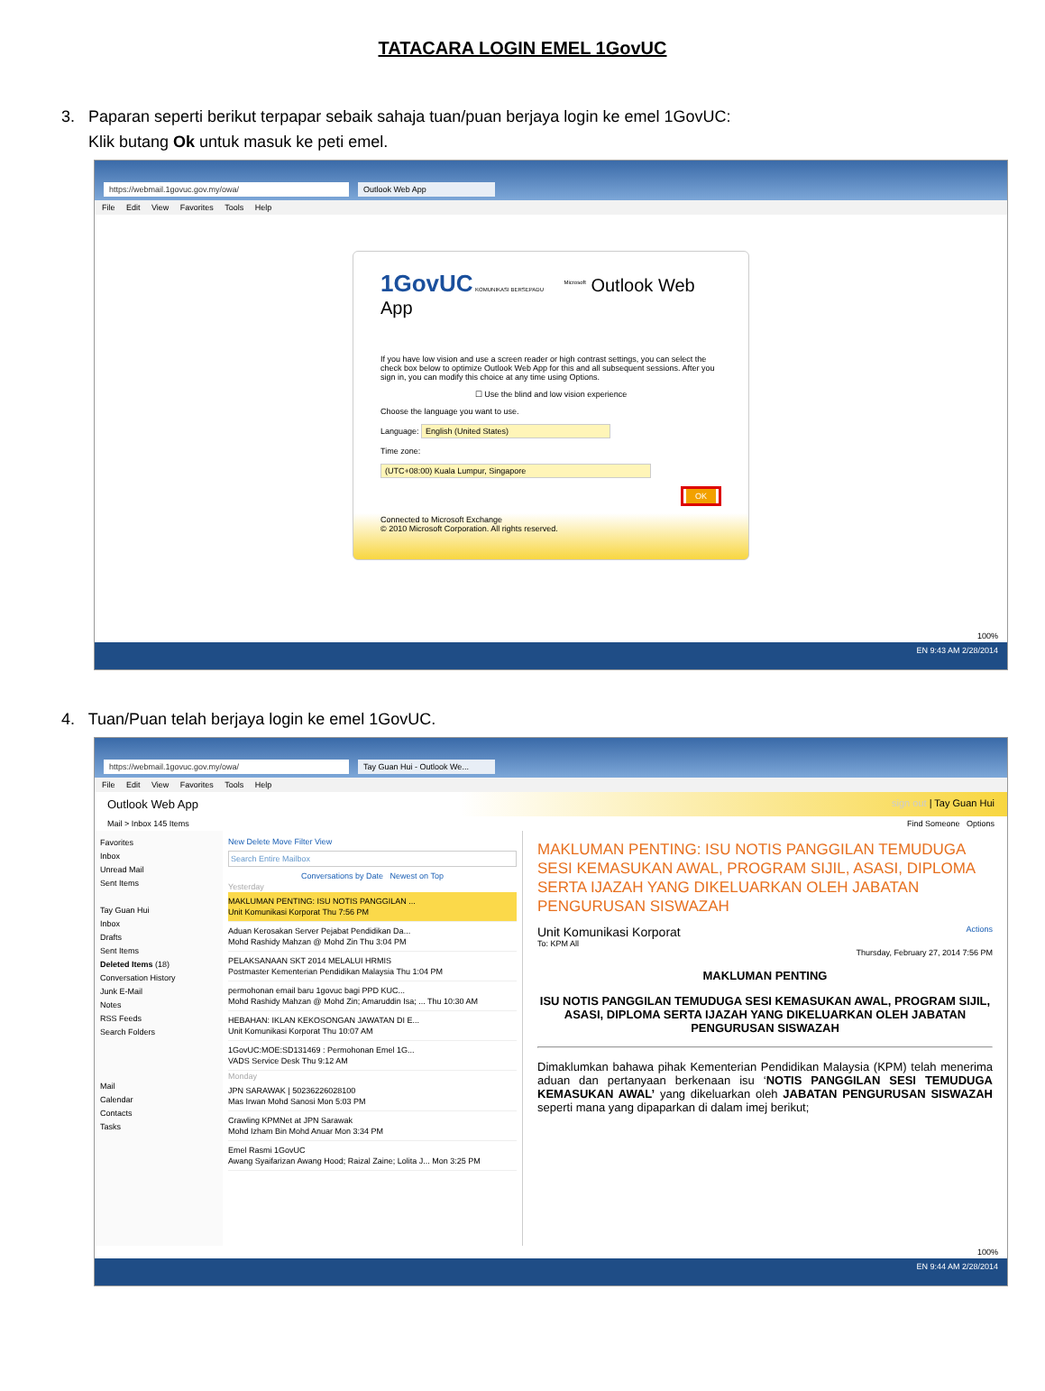TATACARA LOGIN EMEL 1GovUC
3. Paparan seperti berikut terpapar sebaik sahaja tuan/puan berjaya login ke emel 1GovUC:
Klik butang Ok untuk masuk ke peti emel.
https://webmail.1govuc.gov.my/owa/ Outlook Web App
File Edit View Favorites Tools Help
1GovUC KOMUNIKASI BERSEPADU <sup>Microsoft</sup> Outlook Web App
If you have low vision and use a screen reader or high contrast settings, you can select the check box below to optimize Outlook Web App for this and all subsequent sessions. After you sign in, you can modify this choice at any time using Options.
☐ Use the blind and low vision experience
Choose the language you want to use.
Language: English (United States)
Time zone:
(UTC+08:00) Kuala Lumpur, Singapore
OK
Connected to Microsoft Exchange
© 2010 Microsoft Corporation. All rights reserved.
100%
EN 9:43 AM 2/28/2014
4. Tuan/Puan telah berjaya login ke emel 1GovUC.
https://webmail.1govuc.gov.my/owa/ Tay Guan Hui - Outlook We...
File Edit View Favorites Tools Help
Outlook Web App sign out | Tay Guan Hui
Mail > Inbox 145 Items Find Someone Options
Favorites
Inbox
Unread Mail
Sent Items
Tay Guan Hui
Inbox
Drafts
Sent Items
Deleted Items (18)
Conversation History
Junk E-Mail
Notes
RSS Feeds
Search Folders
Mail
Calendar
Contacts
Tasks
New Delete Move Filter View
Search Entire Mailbox
Conversations by Date Newest on Top
Yesterday
MAKLUMAN PENTING: ISU NOTIS PANGGILAN ...
Unit Komunikasi Korporat Thu 7:56 PM
Aduan Kerosakan Server Pejabat Pendidikan Da...
Mohd Rashidy Mahzan @ Mohd Zin Thu 3:04 PM
PELAKSANAAN SKT 2014 MELALUI HRMIS
Postmaster Kementerian Pendidikan Malaysia Thu 1:04 PM
permohonan email baru 1govuc bagi PPD KUC...
Mohd Rashidy Mahzan @ Mohd Zin; Amaruddin Isa; ... Thu 10:30 AM
HEBAHAN: IKLAN KEKOSONGAN JAWATAN DI E...
Unit Komunikasi Korporat Thu 10:07 AM
1GovUC:MOE:SD131469 : Permohonan Emel 1G...
VADS Service Desk Thu 9:12 AM
Monday
JPN SARAWAK | 50236226028100
Mas Irwan Mohd Sanosi Mon 5:03 PM
Crawling KPMNet at JPN Sarawak
Mohd Izham Bin Mohd Anuar Mon 3:34 PM
Emel Rasmi 1GovUC
Awang Syaifarizan Awang Hood; Raizal Zaine; Lolita J... Mon 3:25 PM
MAKLUMAN PENTING: ISU NOTIS PANGGILAN TEMUDUGA SESI KEMASUKAN AWAL, PROGRAM SIJIL, ASASI, DIPLOMA SERTA IJAZAH YANG DIKELUARKAN OLEH JABATAN PENGURUSAN SISWAZAH
Unit Komunikasi Korporat Actions
To: KPM All
Thursday, February 27, 2014 7:56 PM
MAKLUMAN PENTING
ISU NOTIS PANGGILAN TEMUDUGA SESI KEMASUKAN AWAL, PROGRAM SIJIL, ASASI, DIPLOMA SERTA IJAZAH YANG DIKELUARKAN OLEH JABATAN PENGURUSAN SISWAZAH
Dimaklumkan bahawa pihak Kementerian Pendidikan Malaysia (KPM) telah menerima aduan dan pertanyaan berkenaan isu ‘NOTIS PANGGILAN SESI TEMUDUGA KEMASUKAN AWAL’ yang dikeluarkan oleh JABATAN PENGURUSAN SISWAZAH seperti mana yang dipaparkan di dalam imej berikut;
100%
EN 9:44 AM 2/28/2014